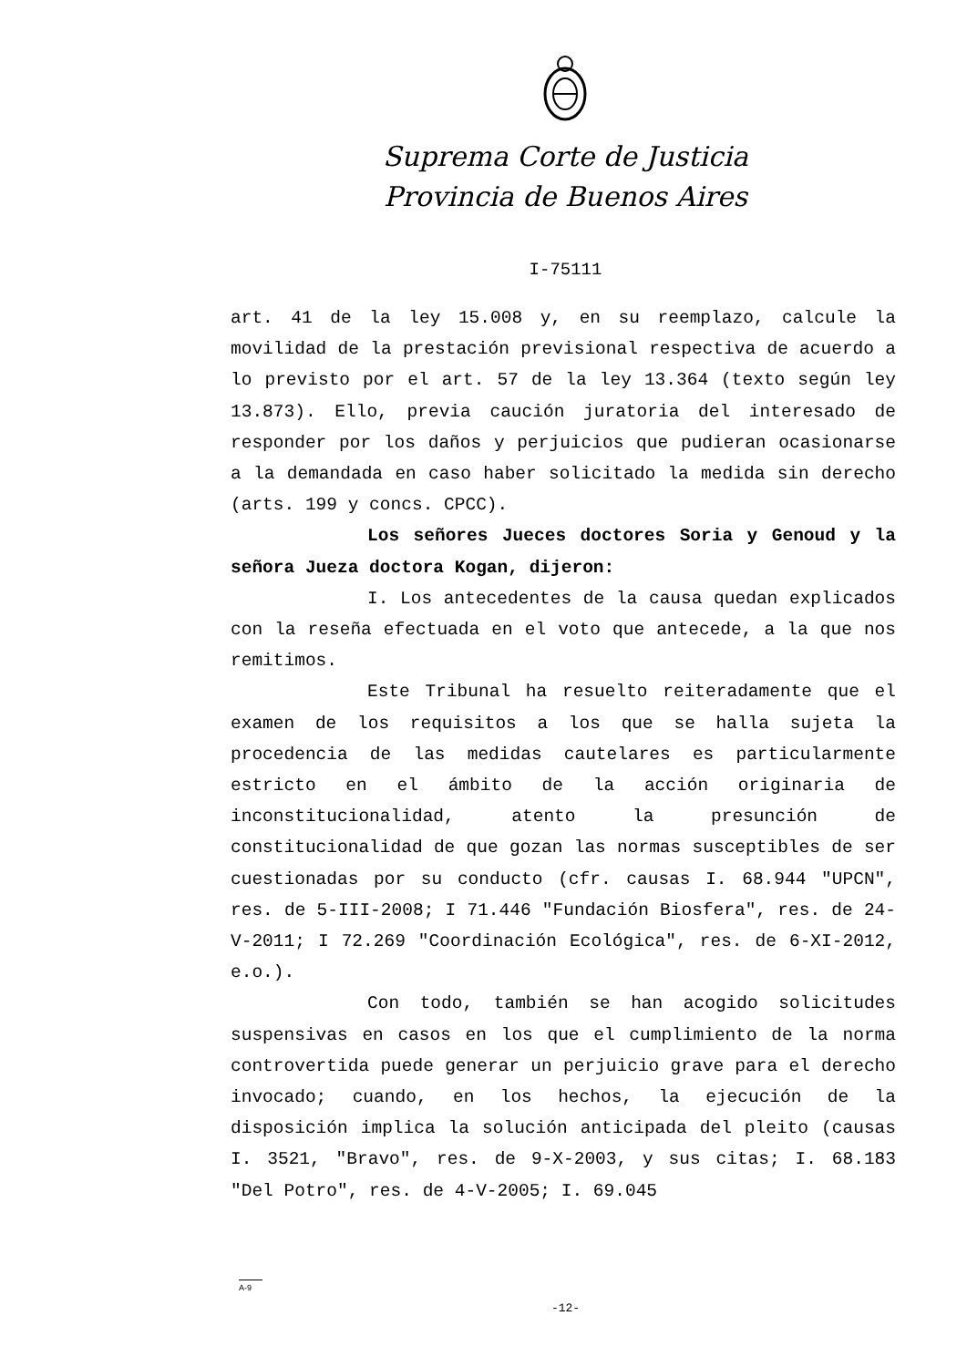Suprema Corte de Justicia
Provincia de Buenos Aires
I-75111
art. 41 de la ley 15.008 y, en su reemplazo, calcule la movilidad de la prestación previsional respectiva de acuerdo a lo previsto por el art. 57 de la ley 13.364 (texto según ley 13.873). Ello, previa caución juratoria del interesado de responder por los daños y perjuicios que pudieran ocasionarse a la demandada en caso haber solicitado la medida sin derecho (arts. 199 y concs. CPCC).
Los señores Jueces doctores Soria y Genoud y la señora Jueza doctora Kogan, dijeron:
I. Los antecedentes de la causa quedan explicados con la reseña efectuada en el voto que antecede, a la que nos remitimos.
Este Tribunal ha resuelto reiteradamente que el examen de los requisitos a los que se halla sujeta la procedencia de las medidas cautelares es particularmente estricto en el ámbito de la acción originaria de inconstitucionalidad, atento la presunción de constitucionalidad de que gozan las normas susceptibles de ser cuestionadas por su conducto (cfr. causas I. 68.944 "UPCN", res. de 5-III-2008; I 71.446 "Fundación Biosfera", res. de 24-V-2011; I 72.269 "Coordinación Ecológica", res. de 6-XI-2012, e.o.).
Con todo, también se han acogido solicitudes suspensivas en casos en los que el cumplimiento de la norma controvertida puede generar un perjuicio grave para el derecho invocado; cuando, en los hechos, la ejecución de la disposición implica la solución anticipada del pleito (causas I. 3521, "Bravo", res. de 9-X-2003, y sus citas; I. 68.183 "Del Potro", res. de 4-V-2005; I. 69.045
A-9
-12-